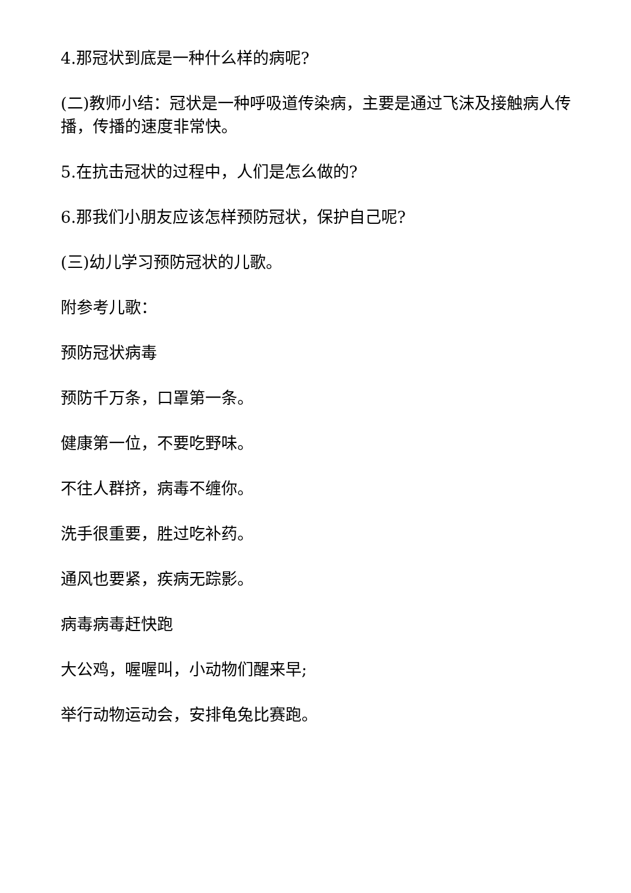4.那冠状到底是一种什么样的病呢?
(二)教师小结：冠状是一种呼吸道传染病，主要是通过飞沫及接触病人传播，传播的速度非常快。
5.在抗击冠状的过程中，人们是怎么做的?
6.那我们小朋友应该怎样预防冠状，保护自己呢?
(三)幼儿学习预防冠状的儿歌。
附参考儿歌：
预防冠状病毒
预防千万条，口罩第一条。
健康第一位，不要吃野味。
不往人群挤，病毒不缠你。
洗手很重要，胜过吃补药。
通风也要紧，疾病无踪影。
病毒病毒赶快跑
大公鸡，喔喔叫，小动物们醒来早;
举行动物运动会，安排龟兔比赛跑。